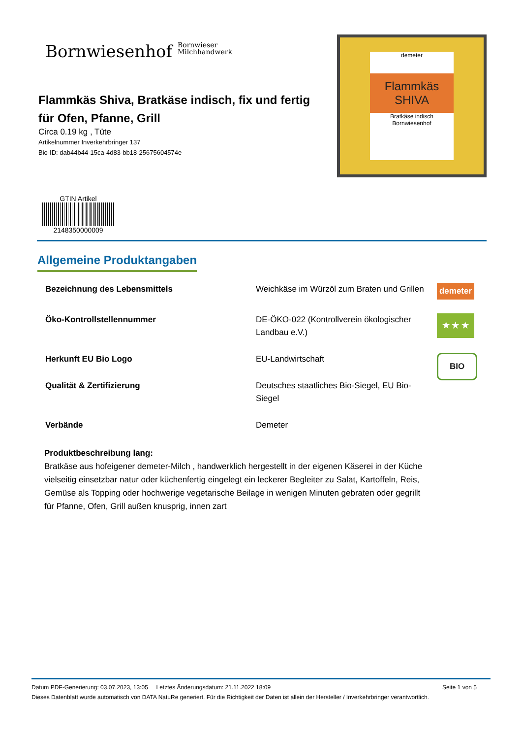Bornwiesenhof Bornwieser
Milchhandwerk
Flammkäs Shiva, Bratkäse indisch, fix und fertig für Ofen, Pfanne, Grill
Circa 0.19 kg , Tüte
Artikelnummer Inverkehrbringer 137
Bio-ID: dab44b44-15ca-4d83-bb18-25675604574e
demeter
Flammkäs SHIVA
Bratkäse indisch
Bornwiesenhof
GTIN Artikel
2148350000009
Allgemeine Produktangaben
| Bezeichnung des Lebensmittels | Weichkäse im Würzöl zum Braten und Grillen | demeter |
| Öko-Kontrollstellennummer | DE-ÖKO-022 (Kontrollverein ökologischer Landbau e.V.) | ★ ★ ★ |
| Herkunft EU Bio Logo | EU-Landwirtschaft | BIO |
| Qualität & Zertifizierung | Deutsches staatliches Bio-Siegel, EU Bio-Siegel | |
| Verbände | Demeter | |
Produktbeschreibung lang:
Bratkäse aus hofeigener demeter-Milch , handwerklich hergestellt in der eigenen Käserei in der Küche vielseitig einsetzbar natur oder küchenfertig eingelegt ein leckerer Begleiter zu Salat, Kartoffeln, Reis, Gemüse als Topping oder hochwerige vegetarische Beilage in wenigen Minuten gebraten oder gegrillt für Pfanne, Ofen, Grill außen knusprig, innen zart
Datum PDF-Generierung: 03.07.2023, 13:05 Letztes Änderungsdatum: 21.11.2022 18:09 Seite 1 von 5
Dieses Datenblatt wurde automatisch von DATA NatuRe generiert. Für die Richtigkeit der Daten ist allein der Hersteller / Inverkehrbringer verantwortlich.